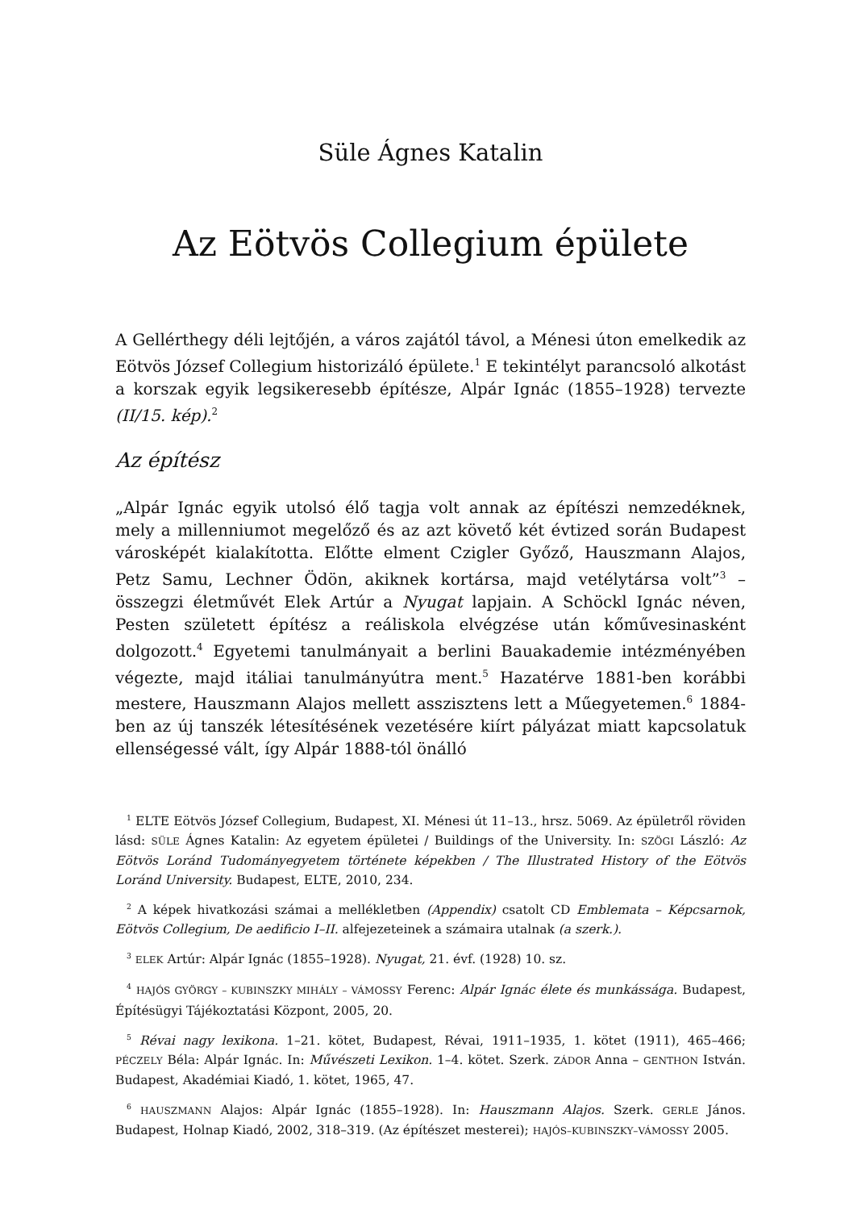Süle Ágnes Katalin
Az Eötvös Collegium épülete
A Gellérthegy déli lejtőjén, a város zajától távol, a Ménesi úton emelkedik az Eötvös József Collegium historizáló épülete.<sup>1</sup> E tekintélyt parancsoló alkotást a korszak egyik legsikeresebb építésze, Alpár Ignác (1855–1928) tervezte (II/15. kép).<sup>2</sup>
Az építész
„Alpár Ignác egyik utolsó élő tagja volt annak az építészi nemzedéknek, mely a millenniumot megelőző és az azt követő két évtized során Budapest városképét kialakította. Előtte elment Czigler Győző, Hauszmann Alajos, Petz Samu, Lechner Ödön, akiknek kortársa, majd vetélytársa volt”<sup>3</sup> – összegzi életművét Elek Artúr a Nyugat lapjain. A Schöckl Ignác néven, Pesten született építész a reáliskola elvégzése után kőművesinasként dolgozott.<sup>4</sup> Egyetemi tanulmányait a berlini Bauakademie intézményében végezte, majd itáliai tanulmányútra ment.<sup>5</sup> Hazatérve 1881-ben korábbi mestere, Hauszmann Alajos mellett asszisztens lett a Műegyetemen.<sup>6</sup> 1884-ben az új tanszék létesítésének vezetésére kiírt pályázat miatt kapcsolatuk ellenségessé vált, így Alpár 1888-tól önálló
<sup>1</sup> ELTE Eötvös József Collegium, Budapest, XI. Ménesi út 11–13., hrsz. 5069. Az épületről röviden lásd: SÜLE Ágnes Katalin: Az egyetem épületei / Buildings of the University. In: SZÖGI László: Az Eötvös Loránd Tudományegyetem története képekben / The Illustrated History of the Eötvös Loránd University. Budapest, ELTE, 2010, 234.
<sup>2</sup> A képek hivatkozási számai a mellékletben (Appendix) csatolt CD Emblemata – Képcsarnok, Eötvös Collegium, De aedificio I–II. alfejezeteinek a számaira utalnak (a szerk.).
<sup>3</sup> ELEK Artúr: Alpár Ignác (1855–1928). Nyugat, 21. évf. (1928) 10. sz.
<sup>4</sup> HAJÓS GYÖRGY – KUBINSZKY MIHÁLY – VÁMOSSY Ferenc: Alpár Ignác élete és munkássága. Budapest, Építésügyi Tájékoztatási Központ, 2005, 20.
<sup>5</sup> Révai nagy lexikona. 1–21. kötet, Budapest, Révai, 1911–1935, 1. kötet (1911), 465–466; PÉCZELY Béla: Alpár Ignác. In: Művészeti Lexikon. 1–4. kötet. Szerk. ZÁDOR Anna – GENTHON István. Budapest, Akadémiai Kiadó, 1. kötet, 1965, 47.
<sup>6</sup> HAUSZMANN Alajos: Alpár Ignác (1855–1928). In: Hauszmann Alajos. Szerk. GERLE János. Budapest, Holnap Kiadó, 2002, 318–319. (Az építészet mesterei); HAJÓS–KUBINSZKY–VÁMOSSY 2005.